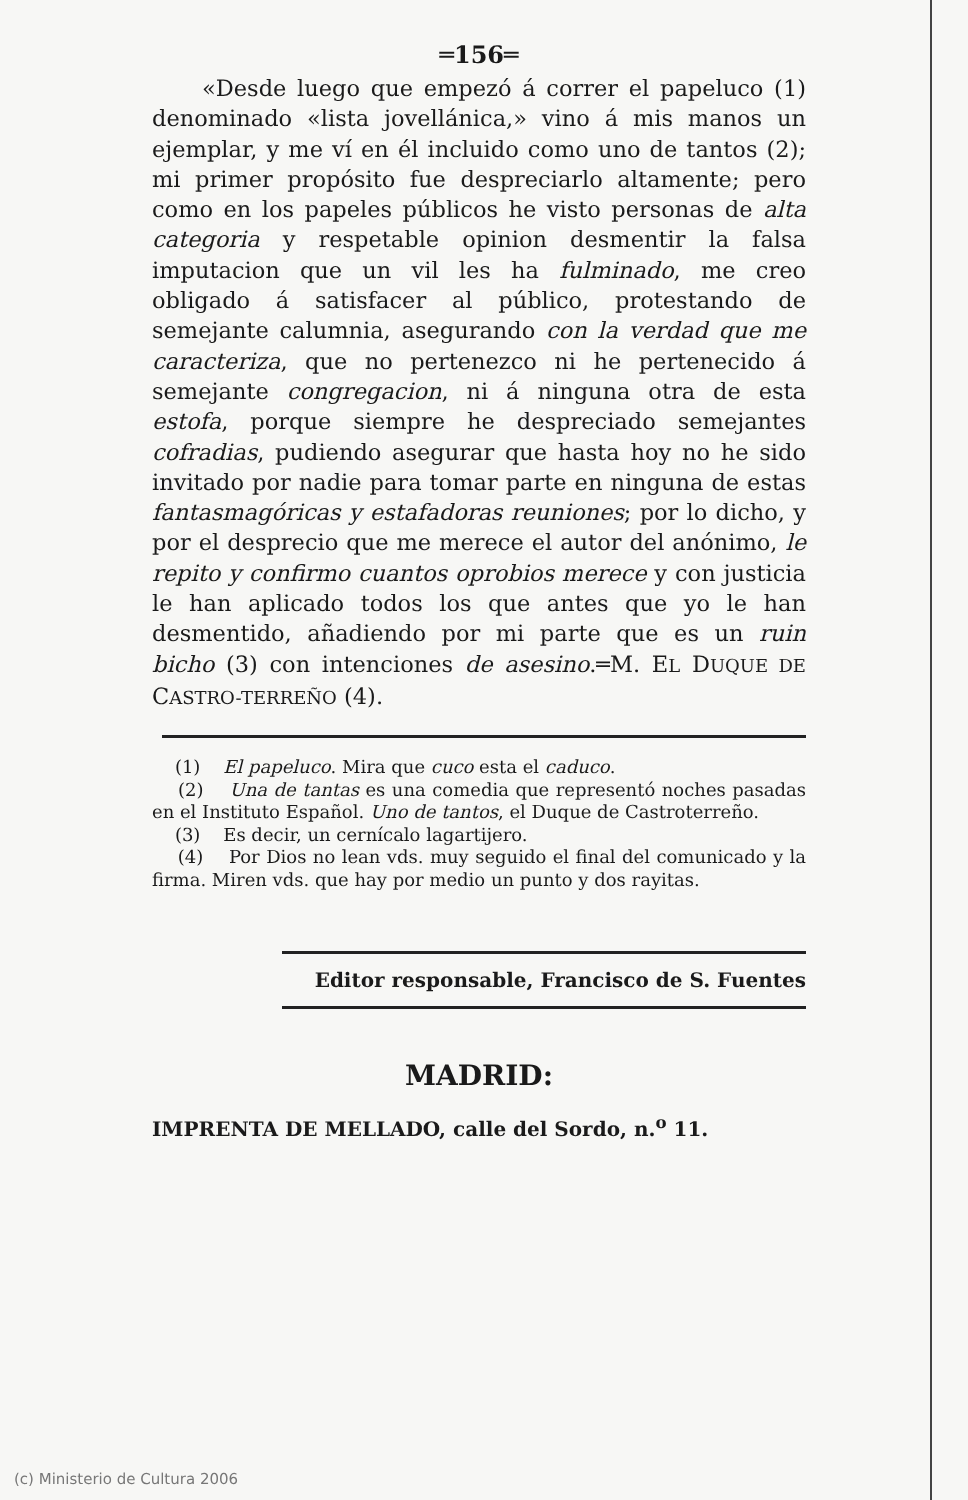═156═
«Desde luego que empezó á correr el papeluco (1) denominado «lista jovellánica,» vino á mis manos un ejemplar, y me ví en él incluido como uno de tantos (2); mi primer propósito fue despreciarlo altamente; pero como en los papeles públicos he visto personas de alta categoria y respetable opinion desmentir la falsa imputacion que un vil les ha fulminado, me creo obligado á satisfacer al público, protestando de semejante calumnia, asegurando con la verdad que me caracteriza, que no pertenezco ni he pertenecido á semejante congregacion, ni á ninguna otra de esta estofa, porque siempre he despreciado semejantes cofradias, pudiendo asegurar que hasta hoy no he sido invitado por nadie para tomar parte en ninguna de estas fantasmagóricas y estafadoras reuniones; por lo dicho, y por el desprecio que me merece el autor del anónimo, le repito y confirmo cuantos oprobios merece y con justicia le han aplicado todos los que antes que yo le han desmentido, añadiendo por mi parte que es un ruin bicho (3) con intenciones de asesino.═M. EL DUQUE DE CASTRO-TERREÑO (4).
(1) El papeluco. Mira que cuco esta el caduco.
(2) Una de tantas es una comedia que representó noches pasadas en el Instituto Español. Uno de tantos, el Duque de Castroterreño.
(3) Es decir, un cernícalo lagartijero.
(4) Por Dios no lean vds. muy seguido el final del comunicado y la firma. Miren vds. que hay por medio un punto y dos rayitas.
Editor responsable, Francisco de S. Fuentes
MADRID:
IMPRENTA DE MELLADO, calle del Sordo, n.<sup>o</sup> 11.
(c) Ministerio de Cultura 2006